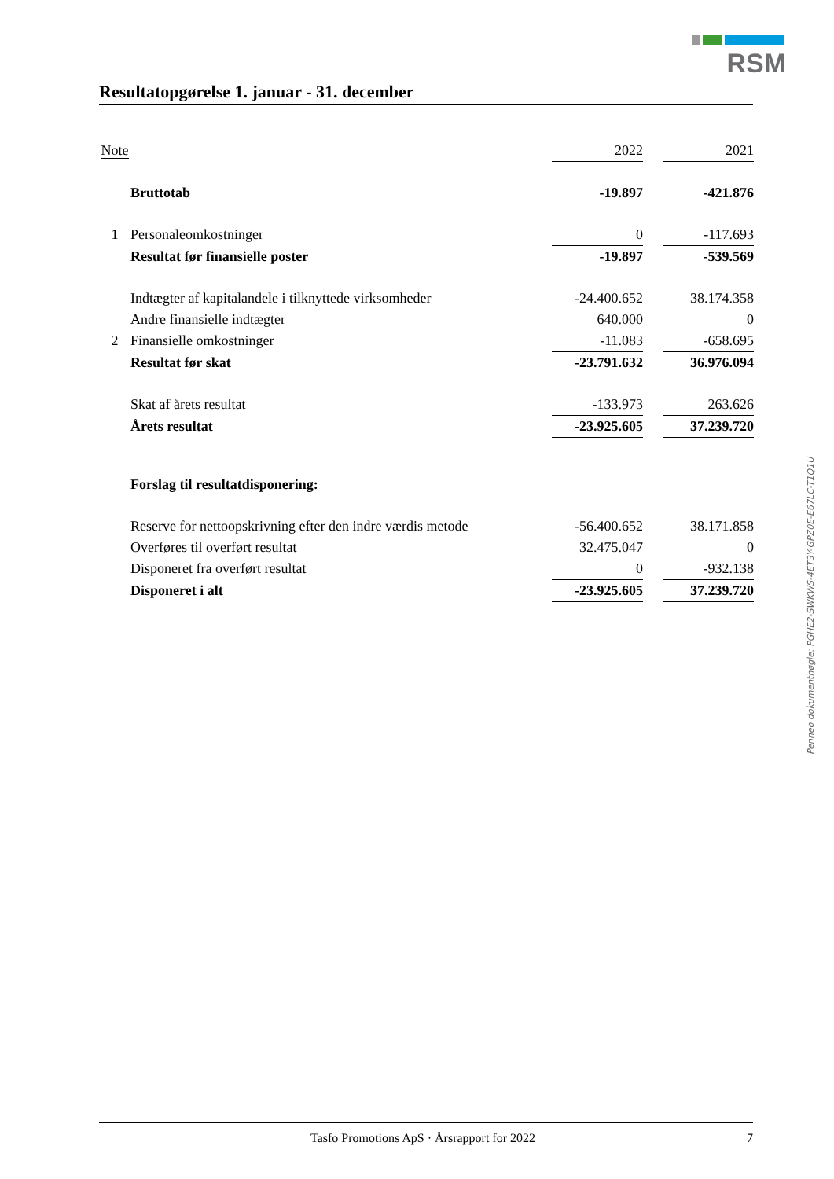RSM
Resultatopgørelse 1. januar - 31. december
| Note | | 2022 | | 2021 |
| --- | --- | --- | --- | --- |
| | Bruttotab | -19.897 | | -421.876 |
| 1 | Personaleomkostninger | 0 | | -117.693 |
| | Resultat før finansielle poster | -19.897 | | -539.569 |
| | Indtægter af kapitalandele i tilknyttede virksomheder | -24.400.652 | | 38.174.358 |
| | Andre finansielle indtægter | 640.000 | | 0 |
| 2 | Finansielle omkostninger | -11.083 | | -658.695 |
| | Resultat før skat | -23.791.632 | | 36.976.094 |
| | Skat af årets resultat | -133.973 | | 263.626 |
| | Årets resultat | -23.925.605 | | 37.239.720 |
| | Forslag til resultatdisponering: | | | |
| | Reserve for nettoopskrivning efter den indre værdis metode | -56.400.652 | | 38.171.858 |
| | Overføres til overført resultat | 32.475.047 | | 0 |
| | Disponeret fra overført resultat | 0 | | -932.138 |
| | Disponeret i alt | -23.925.605 | | 37.239.720 |
Penneo dokumentnøgle: PGHE2-SWKWS-4ET3Y-GPZ0E-E67LC-T1Q1U
Tasfo Promotions ApS · Årsrapport for 2022 7